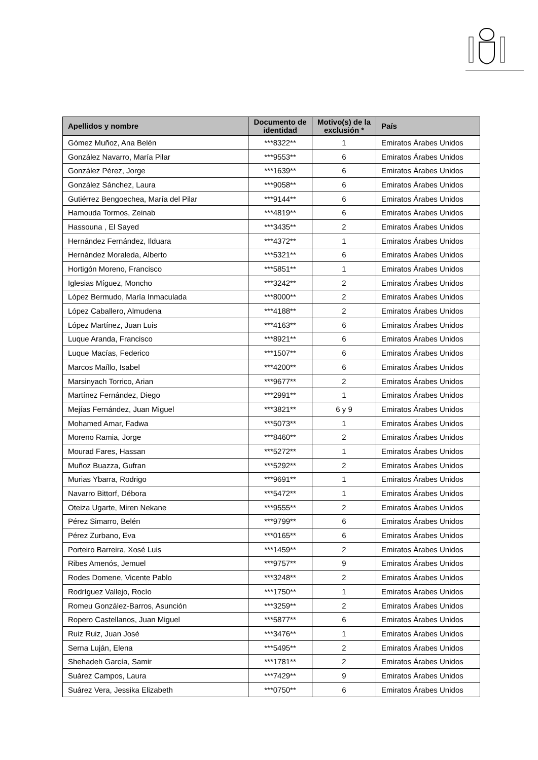| Apellidos y nombre | Documento de identidad | Motivo(s) de la exclusión * | País |
| --- | --- | --- | --- |
| Gómez Muñoz, Ana Belén | ***8322** | 1 | Emiratos Árabes Unidos |
| González Navarro, María Pilar | ***9553** | 6 | Emiratos Árabes Unidos |
| González Pérez, Jorge | ***1639** | 6 | Emiratos Árabes Unidos |
| González Sánchez, Laura | ***9058** | 6 | Emiratos Árabes Unidos |
| Gutiérrez Bengoechea, María del Pilar | ***9144** | 6 | Emiratos Árabes Unidos |
| Hamouda Tormos, Zeinab | ***4819** | 6 | Emiratos Árabes Unidos |
| Hassouna , El Sayed | ***3435** | 2 | Emiratos Árabes Unidos |
| Hernández Fernández, Ilduara | ***4372** | 1 | Emiratos Árabes Unidos |
| Hernández Moraleda, Alberto | ***5321** | 6 | Emiratos Árabes Unidos |
| Hortigón Moreno, Francisco | ***5851** | 1 | Emiratos Árabes Unidos |
| Iglesias Míguez, Moncho | ***3242** | 2 | Emiratos Árabes Unidos |
| López Bermudo, María Inmaculada | ***8000** | 2 | Emiratos Árabes Unidos |
| López Caballero, Almudena | ***4188** | 2 | Emiratos Árabes Unidos |
| López Martínez, Juan Luis | ***4163** | 6 | Emiratos Árabes Unidos |
| Luque Aranda, Francisco | ***8921** | 6 | Emiratos Árabes Unidos |
| Luque Macías, Federico | ***1507** | 6 | Emiratos Árabes Unidos |
| Marcos Maíllo, Isabel | ***4200** | 6 | Emiratos Árabes Unidos |
| Marsinyach Torrico, Arian | ***9677** | 2 | Emiratos Árabes Unidos |
| Martínez Fernández, Diego | ***2991** | 1 | Emiratos Árabes Unidos |
| Mejías Fernández, Juan Miguel | ***3821** | 6 y 9 | Emiratos Árabes Unidos |
| Mohamed Amar, Fadwa | ***5073** | 1 | Emiratos Árabes Unidos |
| Moreno Ramia, Jorge | ***8460** | 2 | Emiratos Árabes Unidos |
| Mourad Fares, Hassan | ***5272** | 1 | Emiratos Árabes Unidos |
| Muñoz Buazza, Gufran | ***5292** | 2 | Emiratos Árabes Unidos |
| Murias Ybarra, Rodrigo | ***9691** | 1 | Emiratos Árabes Unidos |
| Navarro Bittorf, Débora | ***5472** | 1 | Emiratos Árabes Unidos |
| Oteiza Ugarte, Miren Nekane | ***9555** | 2 | Emiratos Árabes Unidos |
| Pérez Simarro, Belén | ***9799** | 6 | Emiratos Árabes Unidos |
| Pérez Zurbano, Eva | ***0165** | 6 | Emiratos Árabes Unidos |
| Porteiro Barreira, Xosé Luis | ***1459** | 2 | Emiratos Árabes Unidos |
| Ribes Amenós, Jemuel | ***9757** | 9 | Emiratos Árabes Unidos |
| Rodes Domene, Vicente Pablo | ***3248** | 2 | Emiratos Árabes Unidos |
| Rodríguez Vallejo, Rocío | ***1750** | 1 | Emiratos Árabes Unidos |
| Romeu González-Barros, Asunción | ***3259** | 2 | Emiratos Árabes Unidos |
| Ropero Castellanos, Juan Miguel | ***5877** | 6 | Emiratos Árabes Unidos |
| Ruiz Ruiz, Juan José | ***3476** | 1 | Emiratos Árabes Unidos |
| Serna Luján, Elena | ***5495** | 2 | Emiratos Árabes Unidos |
| Shehadeh García, Samir | ***1781** | 2 | Emiratos Árabes Unidos |
| Suárez Campos, Laura | ***7429** | 9 | Emiratos Árabes Unidos |
| Suárez Vera, Jessika Elizabeth | ***0750** | 6 | Emiratos Árabes Unidos |